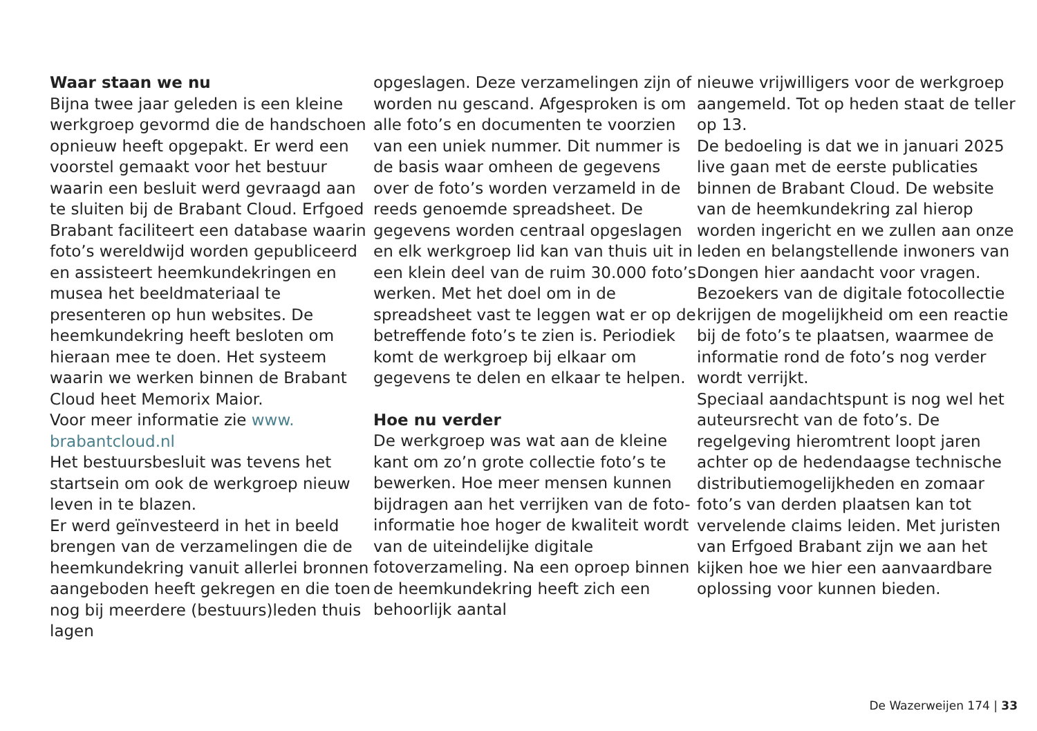Waar staan we nu
Bijna twee jaar geleden is een kleine werkgroep gevormd die de handschoen opnieuw heeft opgepakt. Er werd een voorstel gemaakt voor het bestuur waarin een besluit werd gevraagd aan te sluiten bij de Brabant Cloud. Erfgoed Brabant faciliteert een database waarin foto’s wereldwijd worden gepubliceerd en assisteert heemkundekringen en musea het beeldmateriaal te presenteren op hun websites. De heemkundekring heeft besloten om hieraan mee te doen. Het systeem waarin we werken binnen de Brabant Cloud heet Memorix Maior.
Voor meer informatie zie www.
brabantcloud.nl
Het bestuursbesluit was tevens het startsein om ook de werkgroep nieuw leven in te blazen.
Er werd geïnvesteerd in het in beeld brengen van de verzamelingen die de heemkundekring vanuit allerlei bronnen aangeboden heeft gekregen en die toen nog bij meerdere (bestuurs)leden thuis lagen
opgeslagen. Deze verzamelingen zijn of worden nu gescand. Afgesproken is om alle foto’s en documenten te voorzien van een uniek nummer. Dit nummer is de basis waar omheen de gegevens over de foto’s worden verzameld in de reeds genoemde spreadsheet. De gegevens worden centraal opgeslagen en elk werkgroep lid kan van thuis uit in een klein deel van de ruim 30.000 foto’s werken. Met het doel om in de spreadsheet vast te leggen wat er op de betreffende foto’s te zien is. Periodiek komt de werkgroep bij elkaar om gegevens te delen en elkaar te helpen.
Hoe nu verder
De werkgroep was wat aan de kleine kant om zo’n grote collectie foto’s te bewerken. Hoe meer mensen kunnen bijdragen aan het verrijken van de foto-informatie hoe hoger de kwaliteit wordt van de uiteindelijke digitale fotoverzameling. Na een oproep binnen de heemkundekring heeft zich een behoorlijk aantal
nieuwe vrijwilligers voor de werkgroep aangemeld. Tot op heden staat de teller op 13.
De bedoeling is dat we in januari 2025 live gaan met de eerste publicaties binnen de Brabant Cloud. De website van de heemkundekring zal hierop worden ingericht en we zullen aan onze leden en belangstellende inwoners van Dongen hier aandacht voor vragen. Bezoekers van de digitale fotocollectie krijgen de mogelijkheid om een reactie bij de foto’s te plaatsen, waarmee de informatie rond de foto’s nog verder wordt verrijkt.
Speciaal aandachtspunt is nog wel het auteursrecht van de foto’s. De regelgeving hieromtrent loopt jaren achter op de hedendaagse technische distributiemogelijkheden en zomaar foto’s van derden plaatsen kan tot vervelende claims leiden. Met juristen van Erfgoed Brabant zijn we aan het kijken hoe we hier een aanvaardbare oplossing voor kunnen bieden.
De Wazerweijen 174 | 33